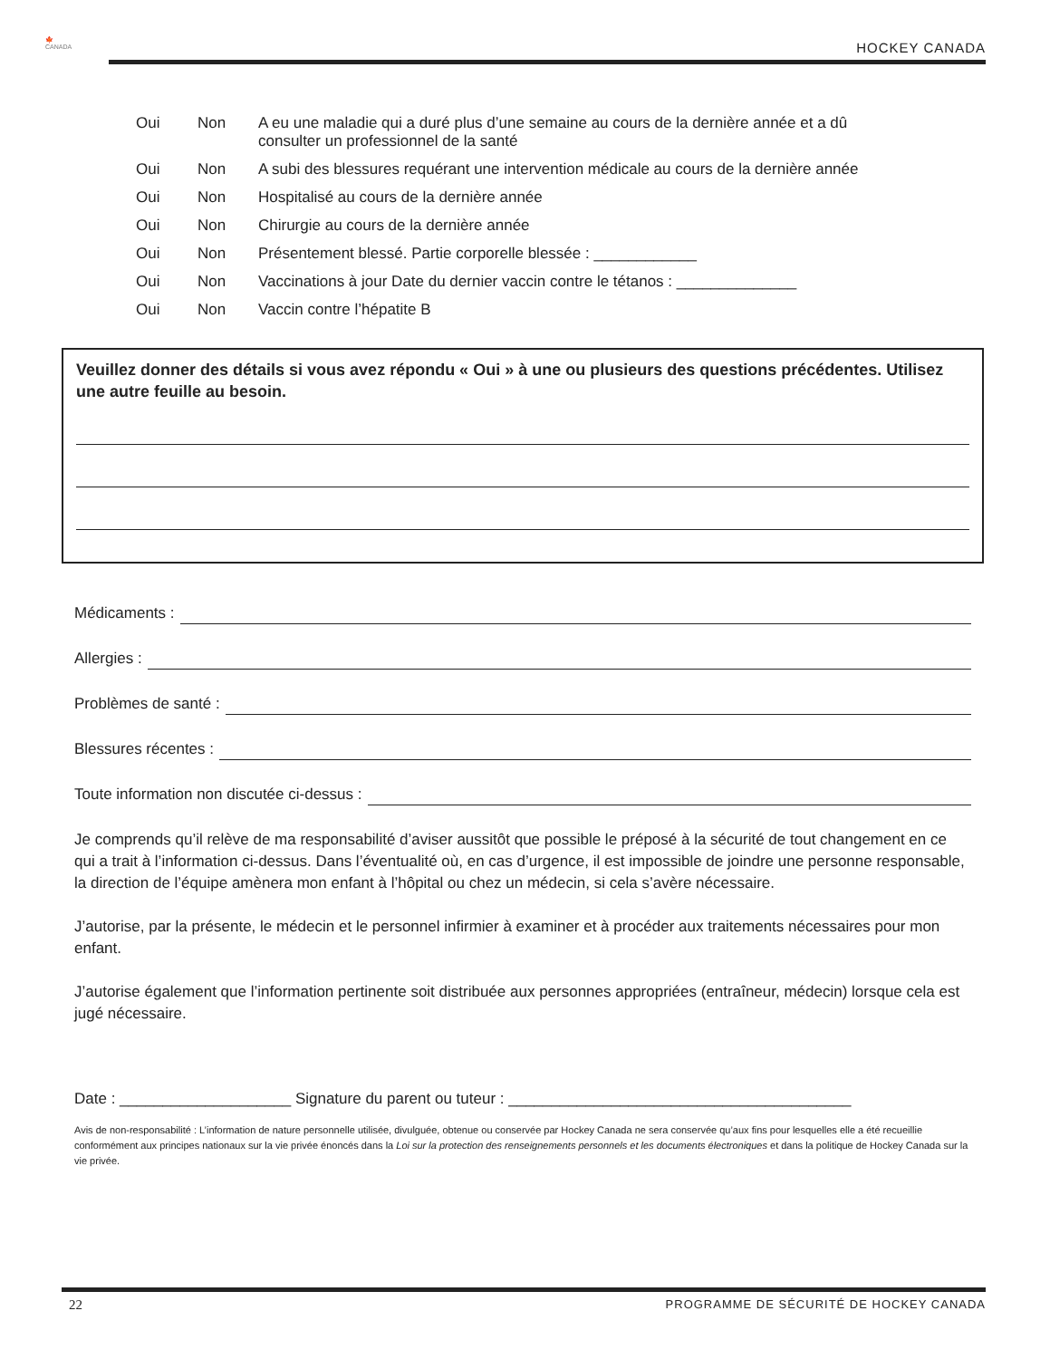🍁
CANADA
HOCKEY CANADA
Oui Non A eu une maladie qui a duré plus d’une semaine au cours de la dernière année et a dû
consulter un professionnel de la santé
Oui Non A subi des blessures requérant une intervention médicale au cours de la dernière année
Oui Non Hospitalisé au cours de la dernière année
Oui Non Chirurgie au cours de la dernière année
Oui Non Présentement blessé. Partie corporelle blessée : ____________
Oui Non Vaccinations à jour Date du dernier vaccin contre le tétanos : ______________
Oui Non Vaccin contre l’hépatite B
Veuillez donner des détails si vous avez répondu « Oui » à une ou plusieurs des questions précédentes. Utilisez une autre feuille au besoin.
Médicaments :
Allergies :
Problèmes de santé :
Blessures récentes :
Toute information non discutée ci-dessus :
Je comprends qu’il relève de ma responsabilité d’aviser aussitôt que possible le préposé à la sécurité de tout changement en ce qui a trait à l’information ci-dessus. Dans l’éventualité où, en cas d’urgence, il est impossible de joindre une personne responsable, la direction de l’équipe amènera mon enfant à l’hôpital ou chez un médecin, si cela s’avère nécessaire.
J’autorise, par la présente, le médecin et le personnel infirmier à examiner et à procéder aux traitements nécessaires pour mon enfant.
J’autorise également que l’information pertinente soit distribuée aux personnes appropriées (entraîneur, médecin) lorsque cela est jugé nécessaire.
Date : ____________________ Signature du parent ou tuteur : ________________________________________
Avis de non-responsabilité : L’information de nature personnelle utilisée, divulguée, obtenue ou conservée par Hockey Canada ne sera conservée qu’aux fins pour lesquelles elle a été recueillie conformément aux principes nationaux sur la vie privée énoncés dans la Loi sur la protection des renseignements personnels et les documents électroniques et dans la politique de Hockey Canada sur la vie privée.
22
PROGRAMME DE SÉCURITÉ DE HOCKEY CANADA